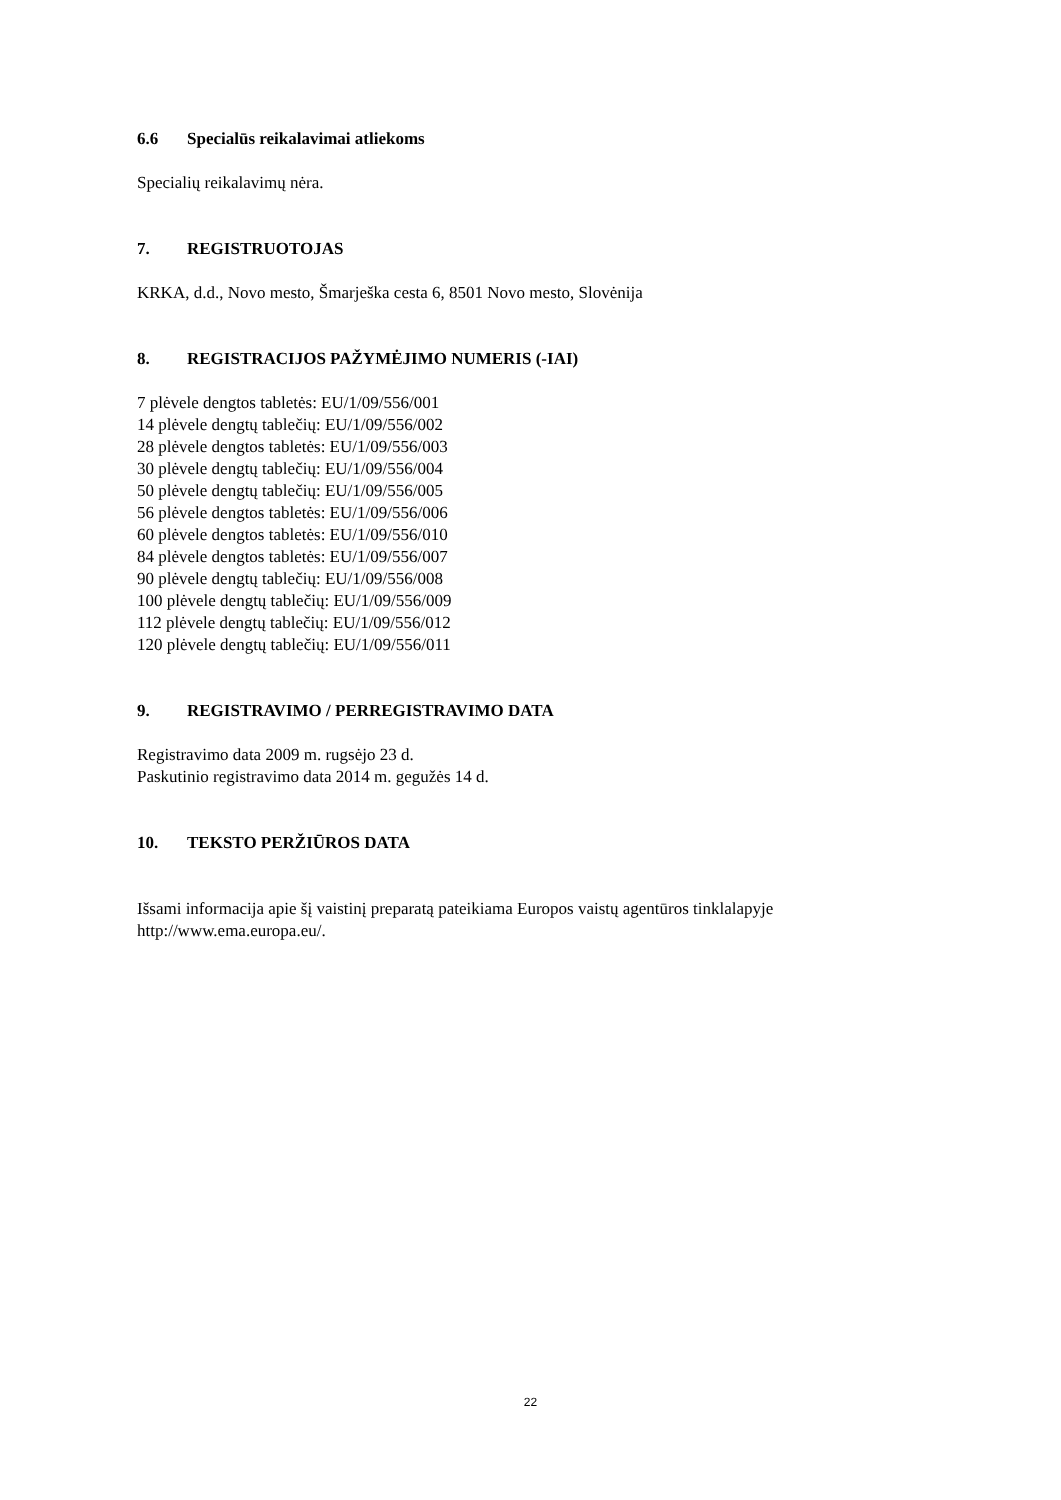6.6 Specialūs reikalavimai atliekoms
Specialių reikalavimų nėra.
7. REGISTRUOTOJAS
KRKA, d.d., Novo mesto, Šmarješka cesta 6, 8501 Novo mesto, Slovėnija
8. REGISTRACIJOS PAŽYMĖJIMO NUMERIS (-IAI)
7 plėvele dengtos tabletės: EU/1/09/556/001
14 plėvele dengtų tablečių: EU/1/09/556/002
28 plėvele dengtos tabletės: EU/1/09/556/003
30 plėvele dengtų tablečių: EU/1/09/556/004
50 plėvele dengtų tablečių: EU/1/09/556/005
56 plėvele dengtos tabletės: EU/1/09/556/006
60 plėvele dengtos tabletės: EU/1/09/556/010
84 plėvele dengtos tabletės: EU/1/09/556/007
90 plėvele dengtų tablečių: EU/1/09/556/008
100 plėvele dengtų tablečių: EU/1/09/556/009
112 plėvele dengtų tablečių: EU/1/09/556/012
120 plėvele dengtų tablečių: EU/1/09/556/011
9. REGISTRAVIMO / PERREGISTRAVIMO DATA
Registravimo data 2009 m. rugsėjo 23 d.
Paskutinio registravimo data 2014 m. gegužės 14 d.
10. TEKSTO PERŽIŪROS DATA
Išsami informacija apie šį vaistinį preparatą pateikiama Europos vaistų agentūros tinklalapyje http://www.ema.europa.eu/.
22